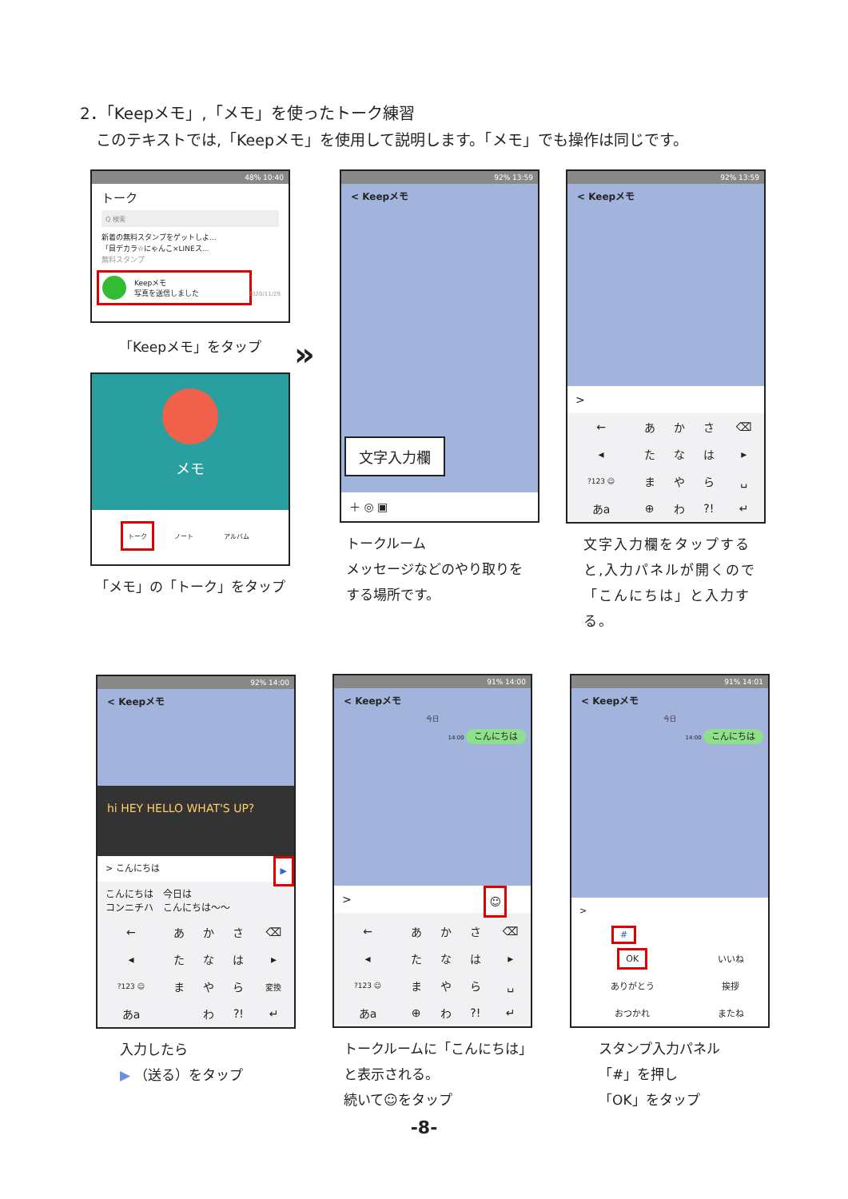2．「Keepメモ」,「メモ」を使ったトーク練習
このテキストでは,「Keepメモ」を使用して説明します。「メモ」でも操作は同じです。
48% 10:40
トーク
Q 検索
新着の無料スタンプをゲットしよ...
「目デカラ☆にゃんこ×LINEス...
無料スタンプ
Keepメモ
写真を送信しました
2020/11/29
「Keepメモ」をタップ
メモ
トーク ノート アルバム
「メモ」の「トーク」をタップ
»
92% 13:59
< Keepメモ
文字入力欄
＋ ◎ ▣
トークルーム
メッセージなどのやり取りを
する場所です。
92% 13:59
< Keepメモ
>
| ← | あ | か | さ | ⌫ |
| ◂ | た | な | は | ▸ |
| ?123 ☺ | ま | や | ら | ␣ |
| あa | ⊕ | わ | ?! | ↵ |
文字入力欄をタップする
と,入力パネルが開くので
「こんにちは」と入力する。
92% 14:00
< Keepメモ
hi HEY HELLO WHAT'S UP?
> こんにちは ▶
こんにちは　今日は
コンニチハ　こんにちは～～
| ← | あ | か | さ | ⌫ |
| ◂ | た | な | は | ▸ |
| ?123 ☺ | ま | や | ら | 変換 |
| あa | | わ | ?! | ↵ |
入力したら
▶ （送る）をタップ
91% 14:00
< Keepメモ
今日
14:00 こんにちは
> ☺
| ← | あ | か | さ | ⌫ |
| ◂ | た | な | は | ▸ |
| ?123 ☺ | ま | や | ら | ␣ |
| あa | ⊕ | わ | ?! | ↵ |
トークルームに「こんにちは」
と表示される。
続いて☺をタップ
91% 14:01
< Keepメモ
今日
14:00 こんにちは
>
#
| OK | いいね |
| ありがとう | 挨拶 |
| おつかれ | またね |
スタンプ入力パネル
「#」を押し
「OK」をタップ
-8-